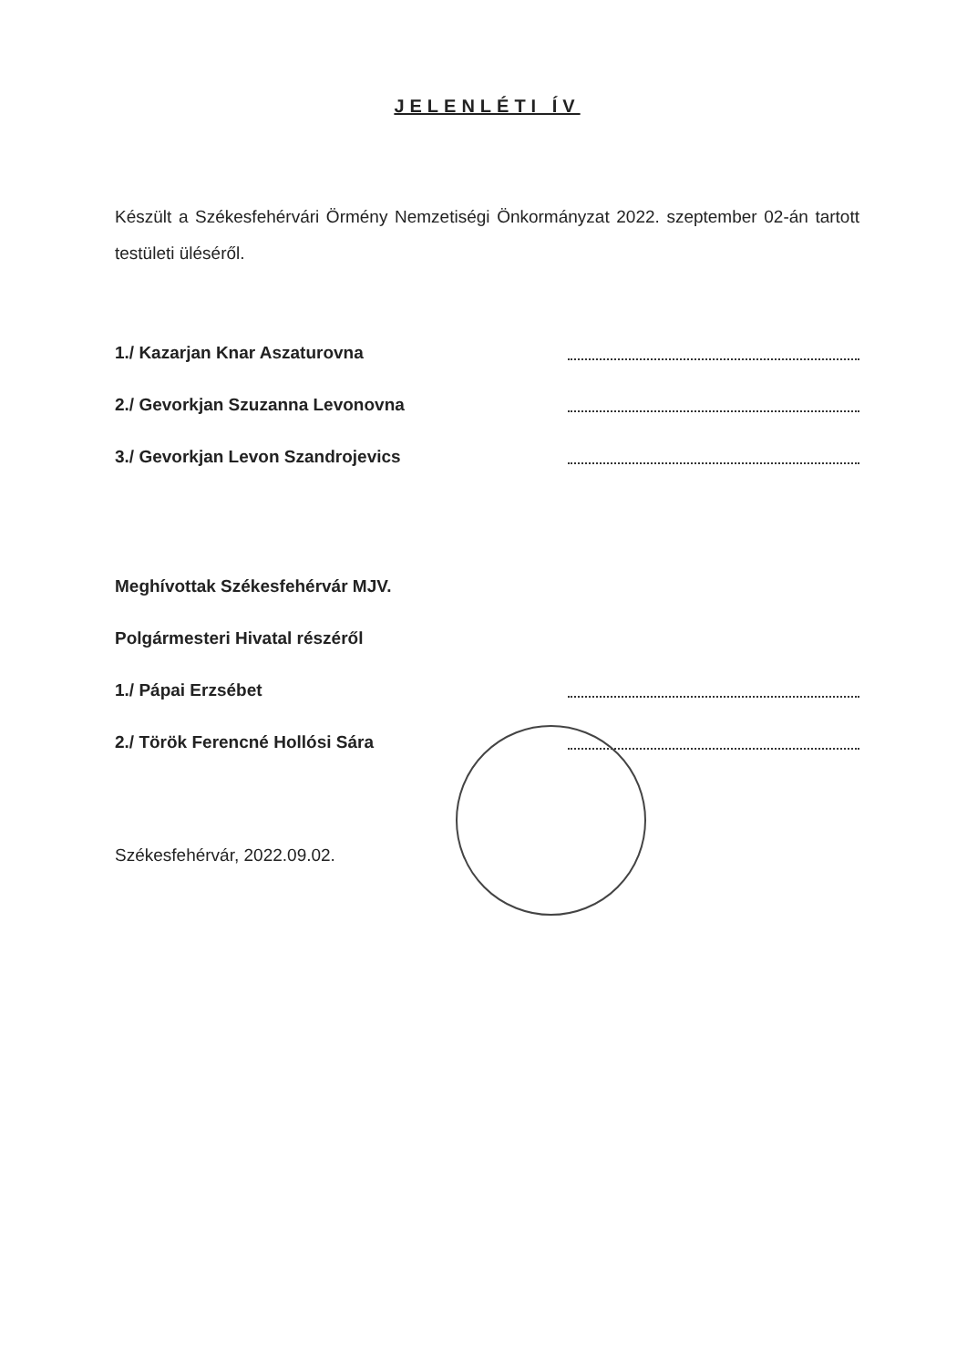JELENLÉTI ÍV
Készült a Székesfehérvári Örmény Nemzetiségi Önkormányzat 2022. szeptember 02-án tartott testületi üléséről.
1./ Kazarjan Knar Aszaturovna
2./ Gevorkjan Szuzanna Levonovna
3./ Gevorkjan Levon Szandrojevics
Meghívottak Székesfehérvár MJV.
Polgármesteri Hivatal részéről
1./ Pápai Erzsébet
2./ Török Ferencné Hollósi Sára
Székesfehérvár, 2022.09.02.